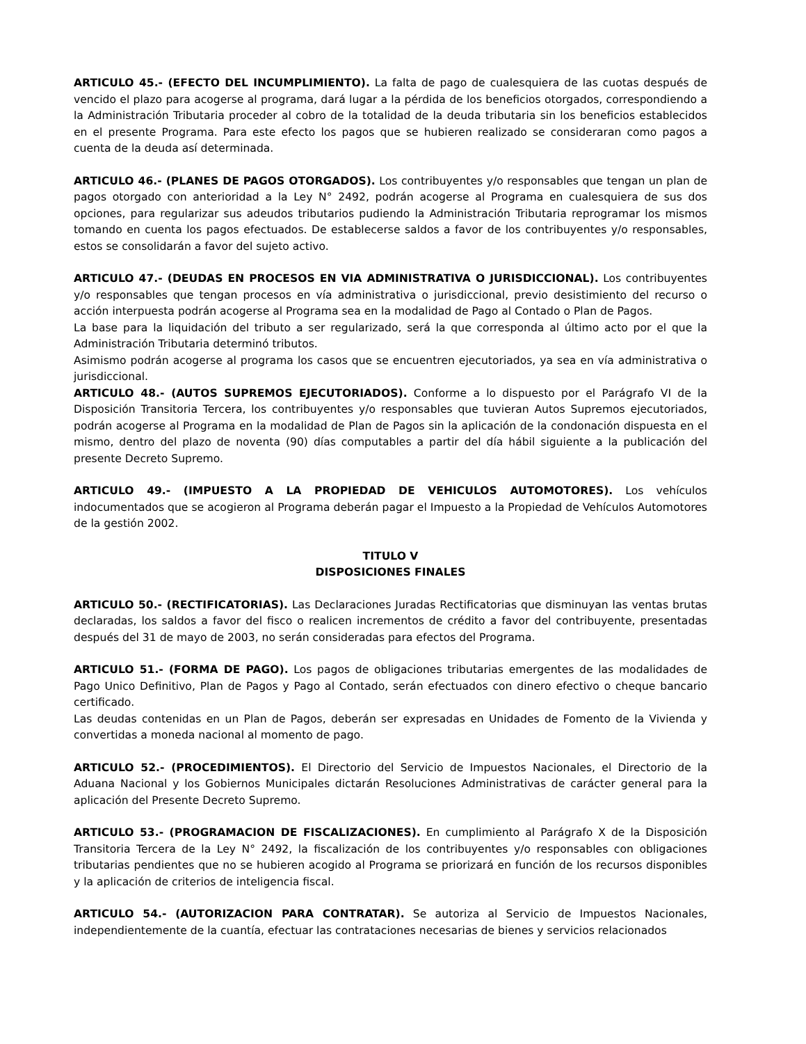ARTICULO 45.- (EFECTO DEL INCUMPLIMIENTO). La falta de pago de cualesquiera de las cuotas después de vencido el plazo para acogerse al programa, dará lugar a la pérdida de los beneficios otorgados, correspondiendo a la Administración Tributaria proceder al cobro de la totalidad de la deuda tributaria sin los beneficios establecidos en el presente Programa. Para este efecto los pagos que se hubieren realizado se consideraran como pagos a cuenta de la deuda así determinada.
ARTICULO 46.- (PLANES DE PAGOS OTORGADOS). Los contribuyentes y/o responsables que tengan un plan de pagos otorgado con anterioridad a la Ley N° 2492, podrán acogerse al Programa en cualesquiera de sus dos opciones, para regularizar sus adeudos tributarios pudiendo la Administración Tributaria reprogramar los mismos tomando en cuenta los pagos efectuados. De establecerse saldos a favor de los contribuyentes y/o responsables, estos se consolidarán a favor del sujeto activo.
ARTICULO 47.- (DEUDAS EN PROCESOS EN VIA ADMINISTRATIVA O JURISDICCIONAL). Los contribuyentes y/o responsables que tengan procesos en vía administrativa o jurisdiccional, previo desistimiento del recurso o acción interpuesta podrán acogerse al Programa sea en la modalidad de Pago al Contado o Plan de Pagos.
La base para la liquidación del tributo a ser regularizado, será la que corresponda al último acto por el que la Administración Tributaria determinó tributos.
Asimismo podrán acogerse al programa los casos que se encuentren ejecutoriados, ya sea en vía administrativa o jurisdiccional.
ARTICULO 48.- (AUTOS SUPREMOS EJECUTORIADOS). Conforme a lo dispuesto por el Parágrafo VI de la Disposición Transitoria Tercera, los contribuyentes y/o responsables que tuvieran Autos Supremos ejecutoriados, podrán acogerse al Programa en la modalidad de Plan de Pagos sin la aplicación de la condonación dispuesta en el mismo, dentro del plazo de noventa (90) días computables a partir del día hábil siguiente a la publicación del presente Decreto Supremo.
ARTICULO 49.- (IMPUESTO A LA PROPIEDAD DE VEHICULOS AUTOMOTORES). Los vehículos indocumentados que se acogieron al Programa deberán pagar el Impuesto a la Propiedad de Vehículos Automotores de la gestión 2002.
TITULO V
DISPOSICIONES FINALES
ARTICULO 50.- (RECTIFICATORIAS). Las Declaraciones Juradas Rectificatorias que disminuyan las ventas brutas declaradas, los saldos a favor del fisco o realicen incrementos de crédito a favor del contribuyente, presentadas después del 31 de mayo de 2003, no serán consideradas para efectos del Programa.
ARTICULO 51.- (FORMA DE PAGO). Los pagos de obligaciones tributarias emergentes de las modalidades de Pago Unico Definitivo, Plan de Pagos y Pago al Contado, serán efectuados con dinero efectivo o cheque bancario certificado.
Las deudas contenidas en un Plan de Pagos, deberán ser expresadas en Unidades de Fomento de la Vivienda y convertidas a moneda nacional al momento de pago.
ARTICULO 52.- (PROCEDIMIENTOS). El Directorio del Servicio de Impuestos Nacionales, el Directorio de la Aduana Nacional y los Gobiernos Municipales dictarán Resoluciones Administrativas de carácter general para la aplicación del Presente Decreto Supremo.
ARTICULO 53.- (PROGRAMACION DE FISCALIZACIONES). En cumplimiento al Parágrafo X de la Disposición Transitoria Tercera de la Ley N° 2492, la fiscalización de los contribuyentes y/o responsables con obligaciones tributarias pendientes que no se hubieren acogido al Programa se priorizará en función de los recursos disponibles y la aplicación de criterios de inteligencia fiscal.
ARTICULO 54.- (AUTORIZACION PARA CONTRATAR). Se autoriza al Servicio de Impuestos Nacionales, independientemente de la cuantía, efectuar las contrataciones necesarias de bienes y servicios relacionados